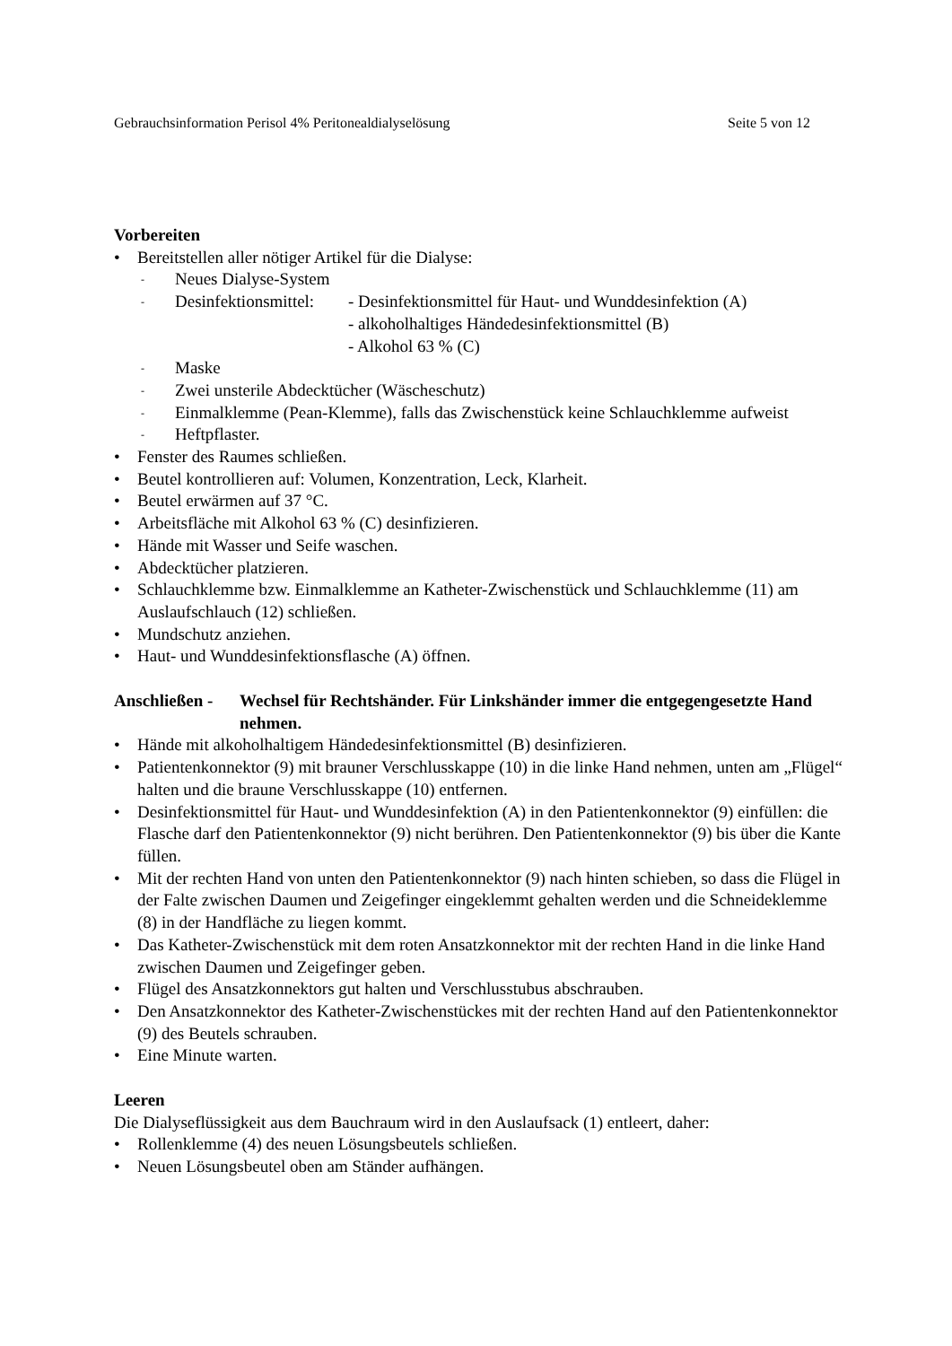Gebrauchsinformation Perisol 4% Peritonealdialyselösung Seite 5 von 12
Vorbereiten
• Bereitstellen aller nötiger Artikel für die Dialyse:
- Neues Dialyse-System
- Desinfektionsmittel: - Desinfektionsmittel für Haut- und Wunddesinfektion (A)
- alkoholhaltiges Händedesinfektionsmittel (B)
- Alkohol 63 % (C)
- Maske
- Zwei unsterile Abdecktücher (Wäscheschutz)
- Einmalklemme (Pean-Klemme), falls das Zwischenstück keine Schlauchklemme aufweist
- Heftpflaster.
• Fenster des Raumes schließen.
• Beutel kontrollieren auf: Volumen, Konzentration, Leck, Klarheit.
• Beutel erwärmen auf 37 °C.
• Arbeitsfläche mit Alkohol 63 % (C) desinfizieren.
• Hände mit Wasser und Seife waschen.
• Abdecktücher platzieren.
• Schlauchklemme bzw. Einmalklemme an Katheter-Zwischenstück und Schlauchklemme (11) am Auslaufschlauch (12) schließen.
• Mundschutz anziehen.
• Haut- und Wunddesinfektionsflasche (A) öffnen.
Anschließen - Wechsel für Rechtshänder. Für Linkshänder immer die entgegengesetzte Hand nehmen.
• Hände mit alkoholhaltigem Händedesinfektionsmittel (B) desinfizieren.
• Patientenkonnektor (9) mit brauner Verschlusskappe (10) in die linke Hand nehmen, unten am „Flügel“ halten und die braune Verschlusskappe (10) entfernen.
• Desinfektionsmittel für Haut- und Wunddesinfektion (A) in den Patientenkonnektor (9) einfüllen: die Flasche darf den Patientenkonnektor (9) nicht berühren. Den Patientenkonnektor (9) bis über die Kante füllen.
• Mit der rechten Hand von unten den Patientenkonnektor (9) nach hinten schieben, so dass die Flügel in der Falte zwischen Daumen und Zeigefinger eingeklemmt gehalten werden und die Schneideklemme (8) in der Handfläche zu liegen kommt.
• Das Katheter-Zwischenstück mit dem roten Ansatzkonnektor mit der rechten Hand in die linke Hand zwischen Daumen und Zeigefinger geben.
• Flügel des Ansatzkonnektors gut halten und Verschlusstubus abschrauben.
• Den Ansatzkonnektor des Katheter-Zwischenstückes mit der rechten Hand auf den Patientenkonnektor (9) des Beutels schrauben.
• Eine Minute warten.
Leeren
Die Dialyseflüssigkeit aus dem Bauchraum wird in den Auslaufsack (1) entleert, daher:
• Rollenklemme (4) des neuen Lösungsbeutels schließen.
• Neuen Lösungsbeutel oben am Ständer aufhängen.